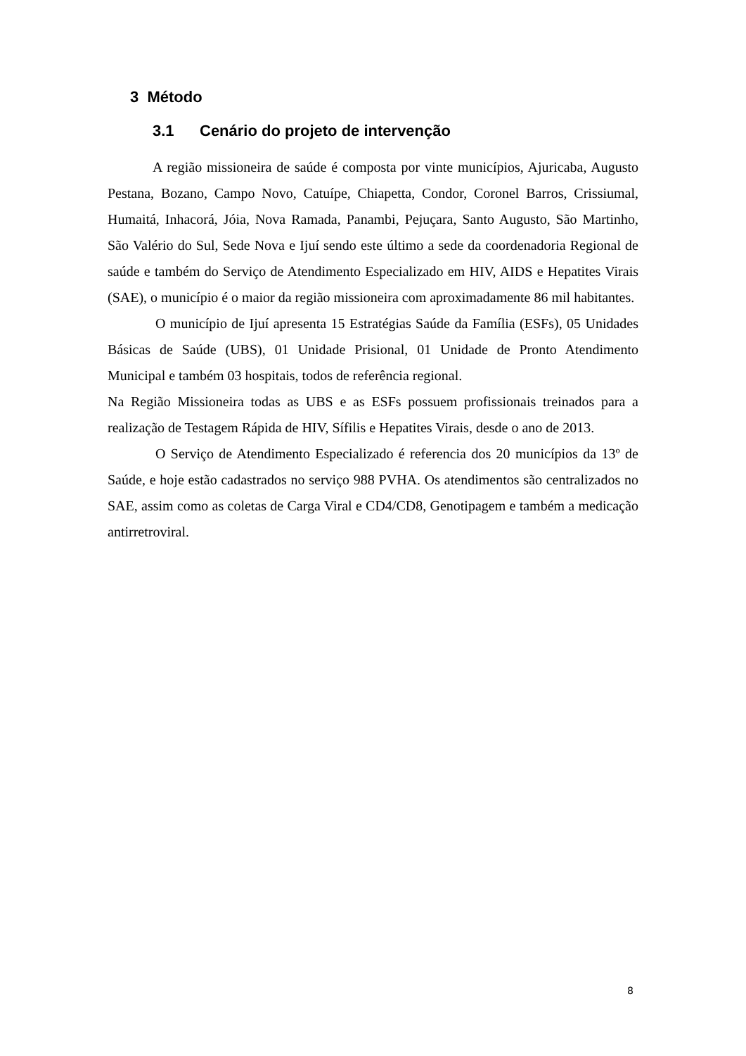3 Método
3.1 Cenário do projeto de intervenção
A região missioneira de saúde é composta por vinte municípios, Ajuricaba, Augusto Pestana, Bozano, Campo Novo, Catuípe, Chiapetta, Condor, Coronel Barros, Crissiumal, Humaitá, Inhacorá, Jóia, Nova Ramada, Panambi, Pejuçara, Santo Augusto, São Martinho, São Valério do Sul, Sede Nova e Ijuí sendo este último a sede da coordenadoria Regional de saúde e também do Serviço de Atendimento Especializado em HIV, AIDS e Hepatites Virais (SAE), o município é o maior da região missioneira com aproximadamente 86 mil habitantes.
O município de Ijuí apresenta 15 Estratégias Saúde da Família (ESFs), 05 Unidades Básicas de Saúde (UBS), 01 Unidade Prisional, 01 Unidade de Pronto Atendimento Municipal e também 03 hospitais, todos de referência regional.
Na Região Missioneira todas as UBS e as ESFs possuem profissionais treinados para a realização de Testagem Rápida de HIV, Sífilis e Hepatites Virais, desde o ano de 2013.
O Serviço de Atendimento Especializado é referencia dos 20 municípios da 13º de Saúde, e hoje estão cadastrados no serviço 988 PVHA. Os atendimentos são centralizados no SAE, assim como as coletas de Carga Viral e CD4/CD8, Genotipagem e também a medicação antirretroviral.
8